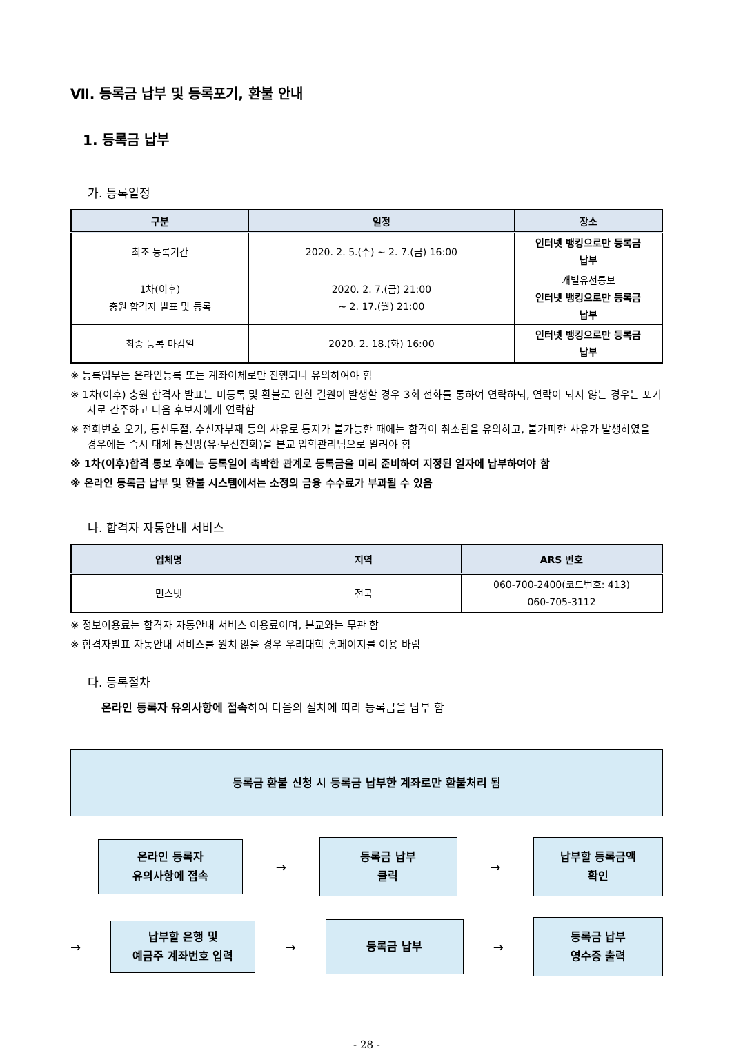Ⅶ. 등록금 납부 및 등록포기, 환불 안내
1. 등록금 납부
가. 등록일정
| 구분 | 일정 | 장소 |
| --- | --- | --- |
| 최초 등록기간 | 2020. 2. 5.(수) ~ 2. 7.(금) 16:00 | 인터넷 뱅킹으로만 등록금 납부 |
| 1차(이후) 충원 합격자 발표 및 등록 | 2020. 2. 7.(금) 21:00 ~ 2. 17.(월) 21:00 | 개별유선통보 인터넷 뱅킹으로만 등록금 납부 |
| 최종 등록 마감일 | 2020. 2. 18.(화) 16:00 | 인터넷 뱅킹으로만 등록금 납부 |
※ 등록업무는 온라인등록 또는 계좌이체로만 진행되니 유의하여야 함
※ 1차(이후) 충원 합격자 발표는 미등록 및 환불로 인한 결원이 발생할 경우 3회 전화를 통하여 연락하되, 연락이 되지 않는 경우는 포기자로 간주하고 다음 후보자에게 연락함
※ 전화번호 오기, 통신두절, 수신자부재 등의 사유로 통지가 불가능한 때에는 합격이 취소됨을 유의하고, 불가피한 사유가 발생하였을 경우에는 즉시 대체 통신망(유·무선전화)을 본교 입학관리팀으로 알려야 함
※ 1차(이후)합격 통보 후에는 등록일이 촉박한 관계로 등록금을 미리 준비하여 지정된 일자에 납부하여야 함
※ 온라인 등록금 납부 및 환불 시스템에서는 소정의 금융 수수료가 부과될 수 있음
나. 합격자 자동안내 서비스
| 업체명 | 지역 | ARS 번호 |
| --- | --- | --- |
| 민스넷 | 전국 | 060-700-2400(코드번호: 413) 060-705-3112 |
※ 정보이용료는 합격자 자동안내 서비스 이용료이며, 본교와는 무관 함
※ 합격자발표 자동안내 서비스를 원치 않을 경우 우리대학 홈페이지를 이용 바람
다. 등록절차
온라인 등록자 유의사항에 접속하여 다음의 절차에 따라 등록금을 납부 함
등록금 환불 신청 시 등록금 납부한 계좌로만 환불처리 됨
온라인 등록자
유의사항에 접속
→
등록금 납부
클릭
→
납부할 등록금액
확인
→
납부할 은행 및
예금주 계좌번호 입력
→
등록금 납부
→
등록금 납부
영수증 출력
- 28 -